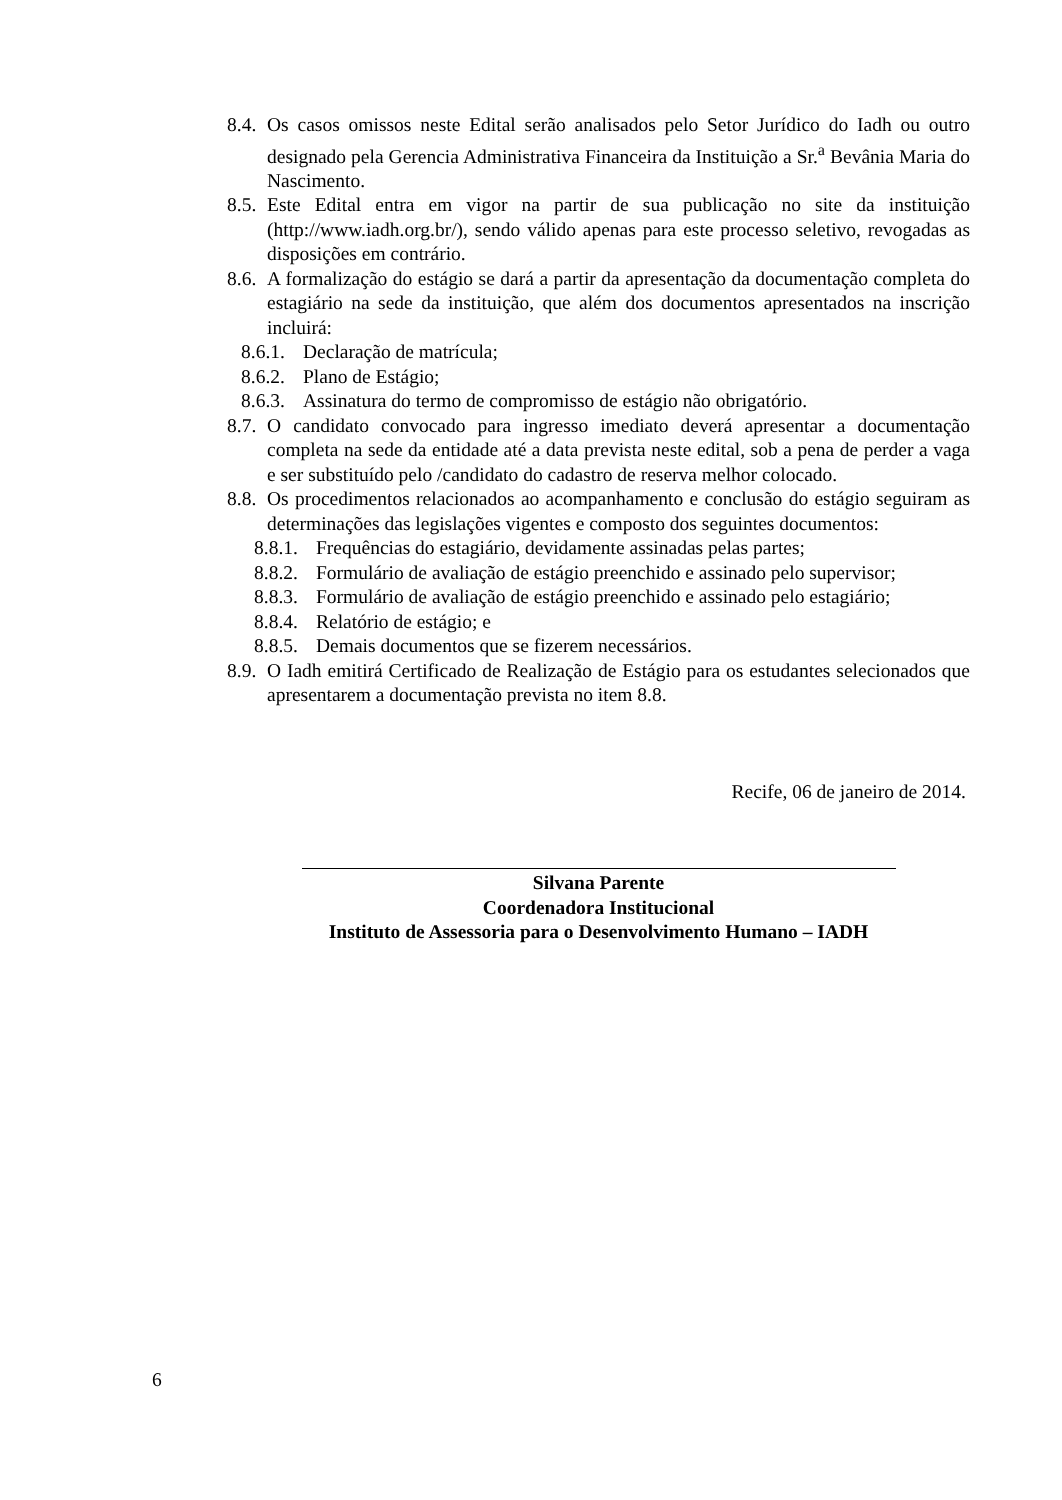8.4.
Os casos omissos neste Edital serão analisados pelo Setor Jurídico do Iadh ou outro designado pela Gerencia Administrativa Financeira da Instituição a Sr.<sup>a</sup> Bevânia Maria do Nascimento.
8.5.
Este Edital entra em vigor na partir de sua publicação no site da instituição (http://www.iadh.org.br/), sendo válido apenas para este processo seletivo, revogadas as disposições em contrário.
8.6.
A formalização do estágio se dará a partir da apresentação da documentação completa do estagiário na sede da instituição, que além dos documentos apresentados na inscrição incluirá:
8.6.1. Declaração de matrícula;
8.6.2. Plano de Estágio;
8.6.3. Assinatura do termo de compromisso de estágio não obrigatório.
8.7.
O candidato convocado para ingresso imediato deverá apresentar a documentação completa na sede da entidade até a data prevista neste edital, sob a pena de perder a vaga e ser substituído pelo /candidato do cadastro de reserva melhor colocado.
8.8.
Os procedimentos relacionados ao acompanhamento e conclusão do estágio seguiram as determinações das legislações vigentes e composto dos seguintes documentos:
8.8.1. Frequências do estagiário, devidamente assinadas pelas partes;
8.8.2. Formulário de avaliação de estágio preenchido e assinado pelo supervisor;
8.8.3. Formulário de avaliação de estágio preenchido e assinado pelo estagiário;
8.8.4. Relatório de estágio; e
8.8.5. Demais documentos que se fizerem necessários.
8.9.
O Iadh emitirá Certificado de Realização de Estágio para os estudantes selecionados que apresentarem a documentação prevista no item 8.8.
Recife, 06 de janeiro de 2014.
Silvana Parente
Coordenadora Institucional
Instituto de Assessoria para o Desenvolvimento Humano – IADH
6